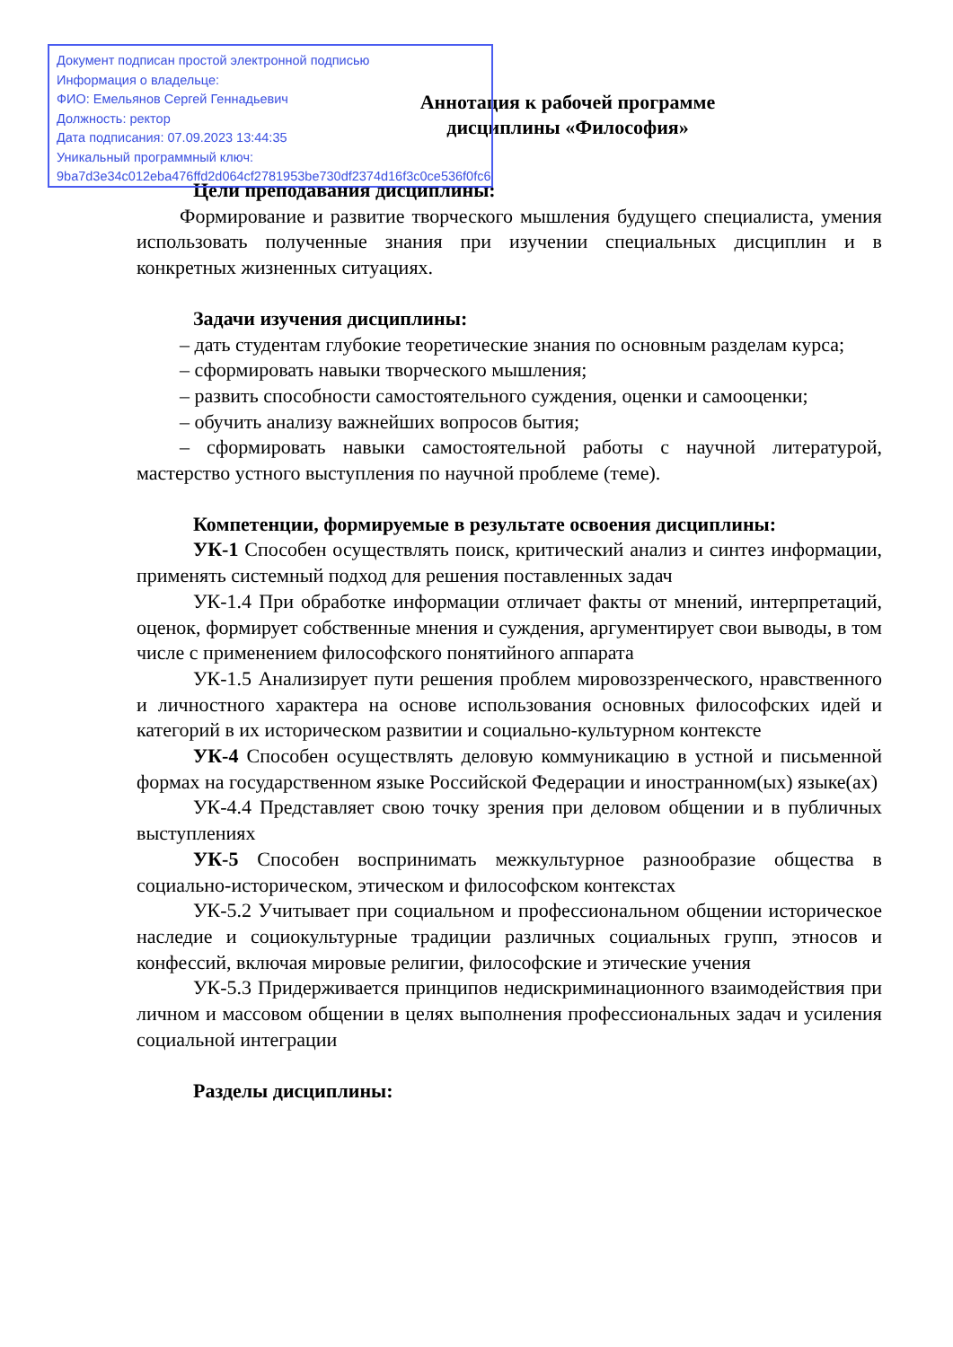Аннотация к рабочей программе
дисциплины «Философия»
Цели преподавания дисциплины:
Формирование и развитие творческого мышления будущего специалиста, умения использовать полученные знания при изучении специальных дисциплин и в конкретных жизненных ситуациях.
Задачи изучения дисциплины:
– дать студентам глубокие теоретические знания по основным разделам курса;
– сформировать навыки творческого мышления;
– развить способности самостоятельного суждения, оценки и самооценки;
– обучить анализу важнейших вопросов бытия;
– сформировать навыки самостоятельной работы с научной литературой, мастерство устного выступления по научной проблеме (теме).
Компетенции, формируемые в результате освоения дисциплины:
УК-1 Способен осуществлять поиск, критический анализ и синтез информации, применять системный подход для решения поставленных задач
УК-1.4 При обработке информации отличает факты от мнений, интерпретаций, оценок, формирует собственные мнения и суждения, аргументирует свои выводы, в том числе с применением философского понятийного аппарата
УК-1.5 Анализирует пути решения проблем мировоззренческого, нравственного и личностного характера на основе использования основных философских идей и категорий в их историческом развитии и социально-культурном контексте
УК-4 Способен осуществлять деловую коммуникацию в устной и письменной формах на государственном языке Российской Федерации и иностранном(ых) языке(ах)
УК-4.4 Представляет свою точку зрения при деловом общении и в публичных выступлениях
УК-5 Способен воспринимать межкультурное разнообразие общества в социально-историческом, этическом и философском контекстах
УК-5.2 Учитывает при социальном и профессиональном общении историческое наследие и социокультурные традиции различных социальных групп, этносов и конфессий, включая мировые религии, философские и этические учения
УК-5.3 Придерживается принципов недискриминационного взаимодействия при личном и массовом общении в целях выполнения профессиональных задач и усиления социальной интеграции
Разделы дисциплины:
Документ подписан простой электронной подписью
Информация о владельце:
ФИО: Емельянов Сергей Геннадьевич
Должность: ректор
Дата подписания: 07.09.2023 13:44:35
Уникальный программный ключ:
9ba7d3e34c012eba476ffd2d064cf2781953be730df2374d16f3c0ce536f0fc6